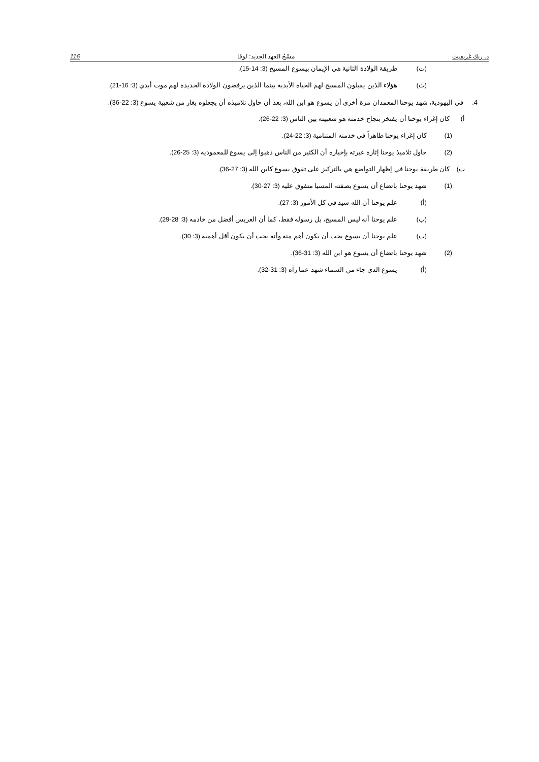د. ريك غريفيث مسْحُ العهد الجديد: لوقا 116
(ت) طريقة الولادة الثانية هي الإيمان بيسوع المسيح (3: 14-15).
(ث) هؤلاء الذين يقبلون المسيح لهم الحياة الأبدية بينما الذين يرفضون الولادة الجديدة لهم موت أبدي (3: 16-21).
4. في اليهودية، شهد يوحنا المعمدان مرة أخرى أن يسوع هو ابن الله، بعد أن حاول تلاميذه أن يجعلوه يغار من شعبية يسوع (3: 22-36).
أ) كان إغراء يوحنا أن يفتخر بنجاح خدمته هو شعبيته بين الناس (3: 22-26).
(1) كان إغراء يوحنا ظاهراً في خدمته المتنامية (3: 22-24).
(2) حاول تلاميذ يوحنا إثارة غيرته بإخباره أن الكثير من الناس ذهبوا إلى يسوع للمعمودية (3: 25-26).
ب) كان طريقة يوحنا في إظهار التواضع هي بالتركيز على تفوق يسوع كابن الله (3: 27-36).
(1) شهد يوحنا باتضاع أن يسوع بصفته المسيا متفوق عليه (3: 27-30).
(أ) علم يوحنا أن الله سيد في كل الأمور (3: 27).
(ب) علم يوحنا أنه ليس المسيح، بل رسوله فقط، كما أن العريس أفضل من خادمه (3: 28-29).
(ت) علم يوحنا أن يسوع يجب أن يكون أهم منه وأنه يجب أن يكون أقل أهمية (3: 30).
(2) شهد يوحنا باتضاع أن يسوع هو ابن الله (3: 31-36).
(أ) يسوع الذي جاء من السماء شهد عما رآه (3: 31-32).